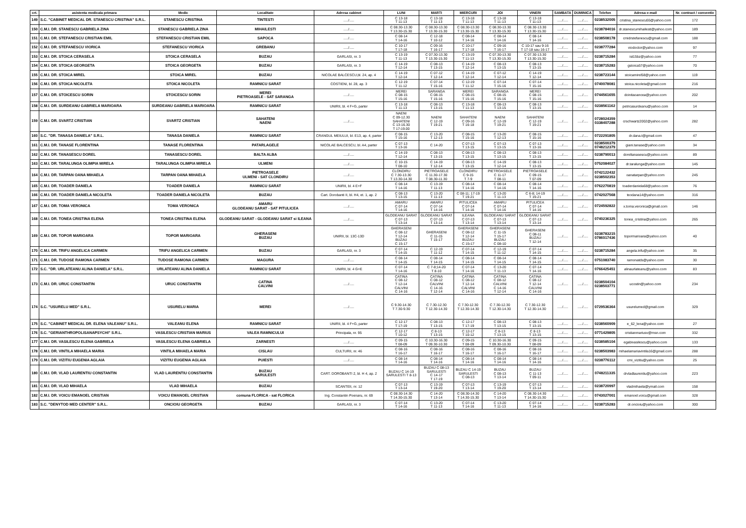| crt. | asistenta medicala primara | Medic | Localitate | Adresa cabinet | LUNI | MARTI | MIERCURI | JOI | VINERI | SAMBATA | DUMINICA | Telefon | Adresa e-mail | Nr. contract / conventie |
| --- | --- | --- | --- | --- | --- | --- | --- | --- | --- | --- | --- | --- | --- | --- |
| 149 | S.C. "CABINET MEDICAL DR. STANESCU CRISTINA" S.R.L. | STANESCU CRISTINA | TINTESTI | ...../..... | C 13-18 T 11-13 | C 13-18 T 11-13 | C 13-18 T 11-13 | C 13-18 T 11-13 | C 13-18 T 11-13 | ...../..... | ...../..... | 0238532005 | cristina_stanescu55@yahoo.com | 172 |
| 150 | C.M.I. DR. STANESCU GABRIELA ZINA | STANESCU GABRIELA ZINA | MIHAILESTI | ...../..... | C 08.30-13.30 T 13.30-15.30 | C 08.30-13.30 T 13.30-15.30 | C 08.30-13.30 T 13.30-15.30 | C 08.30-13.30 T 13.30-15.30 | C 08.30-13.30 T 13.30-15.30 | ...../..... | ...../..... | 0238784016 | dr.stanescumihailesti@yahoo.com | 189 |
| 151 | C.M.I. DR. STEFANESCU CRISTIAN EMIL | STEFANESCU CRISTIAN EMIL | SAPOCA | ...../..... | C 08-14 T 14-16 | C 12-18 T 10-12 | C 08-14 T 14-16 | C 08-14 T 14-16 | C 08-14 T 14-16 | ...../..... | ...../..... | 0238508178 | cmidrstefanescu@gmail.com | 188 |
| 152 | C.M.I. DR. STEFANESCU VIORICA | STEFANESCU VIORICA | GREBANU | ...../..... | C 10-17 T 17-18 | C 09-16 T 16-17 | C 10-17 T 17-18 | C 09-16 T 16-17 | C 10-17 sau 9-16 T 17-18 sau 16-17 | ...../..... | ...../..... | 0238777284 | viodoctor@yahoo.com | 97 |
| 153 | C.M.I. DR. STOICA CERASELA | STOICA CERASELA | BUZAU | GARLASI, nr. 3 | C 13-19 T 11-13 | C 07.30-13.30 T 13.30-15.30 | C 13-19 T 11-13 | C 07.30-13.30 T 13.30-15.30 | C 07.30-13.30 T 13.30-15.30 | ...../..... | ...../..... | 0238715284 | ist15bz@yahoo.com | 77 |
| 154 | C.M.I. DR. STOICA GEORGETA | STOICA GEORGETA | BUZAU | GARLASI, nr. 3 | C 14-19 T 12-14 | C 08-13 T 13-15 | C 14-19 T 12-14 | C 08-13 T 13-15 | C 08-13 T 13-15 | ...../..... | ...../..... | 0238715283 | gstoica57@yahoo.com | 70 |
| 155 | C.M.I. DR. STOICA MIREL | STOICA MIREL | BUZAU | NICOLAE BALCESCU,bl. 24, ap. 4 | C 14-19 T 12-14 | C 07-12 T 12-14 | C 14-19 T 12-14 | C 07-12 T 12-14 | C 14-19 T 12-14 | ...../..... | ...../..... | 0238723144 | stoicamirel58@yahoo.com | 119 |
| 156 | C.M.I. DR. STOICA NICOLETA | STOICA NICOLETA | RAMNICU SARAT | COSTIENI, bl. 28, ap. 3 | C 12-19 T 11-12 | C 07-14 T 15-16 | C 12-19 T 11-12 | C 07-14 T 15-16 | C 07-14 T 15-16 | ...../..... | ...../..... | 0740078081 | stoica.nicoleta@gmail.com | 216 |
| 157 | C.M.I. DR. STOICESCU SORIN | STOICESCU SORIN | MEREI PIETROASELE - SAT SARANGA | ...../..... | MEREI C 08-15 T 15-16 | SARANGA C 08-15 T 15-16 | MEREI C 08-15 T 15-16 | SARANGA C 08-15 T 15-16 | MEREI C 08-15 T 15-16 | ...../..... | ...../..... | 0744561655 | doinitaoancea@yahoo.com | 202 |
| 158 | C.M.I. DR. SURDEANU GABRIELA MARIOARA | SURDEANU GABRIELA MARIOARA | RAMNICU SARAT | UNIRII, bl. 4 F+G, parter | C 13-18 T 11-13 | C 08-13 T 13-15 | C 13-18 T 11-13 | C 08-13 T 13-15 | C 08-13 T 13-15 | ...../..... | ...../..... | 0238561162 | petricasurdeanu@yahoo.com | 14 |
| 159 | C.M.I. DR. SVARTZ CRISTIAN | SVARTZ CRISTIAN | SAHATENI NAENI | ...../..... | NAENI C 09-12.30 SAHATENI C 13-16.30 T 17-19.00 | NAENI C 12-19 T 19-21 | SAHATENI C 09-16 T 16-18 | NAENI C 12-19 T 19-21 | SAHATENI C 12-19 T 19-21 | ...../..... | ...../..... | 0728024359 0338407288 | crschwartz2002@yahoo.com | 282 |
| 160 | S.C. "DR. TANASA DANIELA" S.R.L. | TANASA DANIELA | RAMNICU SARAT | CRANGUL MEIULUI, bl. E13, ap. 4, parter | C 08-15 T 15-16 | C 13-20 T 12-13 | C 08-15 T 15-16 | C 13-20 T 12-13 | C 08-15 T 15-16 | ...../..... | ...../..... | 0722291805 | dr.dana.t@gmail.com | 47 |
| 161 | C.M.I. DR. TANASE FLORENTINA | TANASE FLORENTINA | PATARLAGELE | NICOLAE BALCESCU, bl. A4, parter | C 07-13 T 13-16 | C 14-20 | C 07-13 T 13-15 | C 07-13 T 13-15 | C 07-13 T 13-16 | ...../..... | ...../..... | 0238500379 0748212379 | giani.tanase@yahoo.com | 34 |
| 162 | C.M.I. DR. TANASESCU DOREL | TANASESCU DOREL | BALTA ALBA | ...../..... | C 14-19 T 12-14 | C 08-13 T 13-15 | C 08-13 T 13-15 | C 08-13 T 13-15 | C 08-13 T 13-15 | ...../..... | ...../..... | 0238790013 | doreltanasescu@yahoo.com | 89 |
| 163 | C.M.I. DR. TARALUNGA OLIMPIA MIRELA | TARALUNGA OLIMPIA MIRELA | ULMENI | ...../..... | C 10-15 T 08-10 | C 14-19 T 12-14 | C 08-13 T 13-15 | C 14-19 T 12-14 | C 08-13 T 13-15 | ...../..... | ...../..... | 0752084027 | dr.taralunga@yahoo.com | 145 |
| 164 | C.M.I. DR. TARPAN OANA MIHAELA | TARPAN OANA MIHAELA | PIETROASELE ULMENI - SAT CLONDIRU | ...../..... | CLONDIRU C 7.30-13.30 T 13.30-14.30 | PIETROASELE C 11.30-17.30 T 08.30-11.30 | CLONDIRU C 9-15 T 7-9 | PIETROASELE C 11-17 T 08-11 | PIETROASELE C 09-15 T 07-09 | ...../..... | ...../..... | 0742122432 0238502353 | oanatarpan@yahoo.com | 245 |
| 165 | C.M.I. DR. TOADER DANIELA | TOADER DANIELA | RAMNICU SARAT | UNIRII, bl. 4 E+F | C 08-14 T 14-16 | C 13-19 T 11-13 | C 08-14 T 14-16 | C 08-14 T 14-16 | C 08-14 T 14-16 | ...../..... | ...../..... | 0762270819 | toaderdaniela68@yahoo.com | 76 |
| 166 | C.M.I. DR. TOADER DANIELA NICOLETA | TOADER DANIELA NICOLETA | BUZAU | Cart. Dorobanti II, bl. H4, et. 1, ap. 2 | C 08-13 T 13-15 | C 13-20 T 11-13 | C 08-11; 17-19 T 19-21 | C 13-20 T 11-13 | C 6-8; 14-19 T 19-21 | ...../..... | ...../..... | 0742027568 | teodana14@yahoo.com | 316 |
| 167 | C.M.I. DR. TOMA VERONICA | TOMA VERONICA | AMARU GLODEANU SARAT - SAT PITULICEA | ...../..... | AMARU C 07-14 T 14-16 | AMARU C 07-14 T 14-16 | PITULICEA C 07-14 T 14-16 | AMARU C 07-14 T 14-16 | PITULICEA C 07-14 T 14-16 | ...../..... | ...../..... | 0724592822 | x.toma.veronica@gmail.com | 146 |
| 168 | C.M.I. DR. TONEA CRISTINA ELENA | TONEA CRISTINA ELENA | GLODEANU SARAT - GLODEANU SARAT si ILEANA | ...../..... | GLODEANU SARAT C 07-13 T 13-14 | GLODEANU SARAT C 07-13 T 13-14 | ILEANA C 07-13 T 13-14 | GLODEANU SARAT C 07-13 T 13-14 | GLODEANU SARAT C 07-13 T 13-14 | ...../..... | ...../..... | 0740236325 | tonea_cristina@yahoo.com | 265 |
| 169 | C.M.I. DR. TOPOR MARIOARA | TOPOR MARIOARA | GHERASENI BUZAU | UNIRII, bl. 13C-13D | GHERASENI C 08-12 T 12-14 BUZAU C 15-17 | GHERASENI C 11-15 T 15-17 | GHERASENI C 08-12 T 12-14 BUZAU C 15-17 | GHERASENI C 11-15 T 15-17 BUZAU C 08-10 | GHERASENI C 08-11 BUZAU T 12-14 | ...../..... | ...../..... | 0238783215 0786017436 | topormarioara@yahoo.com | 40 |
| 170 | C.M.I. DR. TRIFU ANGELICA CARMEN | TRIFU ANGELICA CARMEN | BUZAU | GARLASI, nr. 3 | C 07-14 T 14-15 | C 12-19 T 11-12 | C 07-14 T 14-15 | C 12-19 T 11-12 | C 07-14 T 14-15 | ...../..... | ...../..... | 0238715284 | angela.trifu@yahoo.com | 35 |
| 171 | C.M.I. DR. TUDOSE RAMONA CARMEN | TUDOSE RAMONA CARMEN | MAGURA | ...../..... | C 08-14 T 14-15 | C 08-14 T 14-15 | C 08-14 T 14-15 | C 08-14 T 14-15 | C 08-14 T 14-15 | ...../..... | ...../..... | 0751083740 | ramonatds@yahoo.com | 30 |
| 172 | S.C. "DR. URLATEANU ALINA DANIELA" S.R.L. | URLATEANU ALINA DANIELA | RAMNICU SARAT | UNIRII, bl. 4 G+E | C 07-14 T 14-16 | C 7-8;14-20 T 8-10 | C 07-14 T 14-16 | C 13-20 T 11-13 | C 07-14 T 14-16 | ...../..... | ...../..... | 0766425451 | alinaurlateanu@yahoo.com | 83 |
| 173 | C.M.I. DR. URUC CONSTANTIN | URUC CONSTANTIN | CATINA CALVINI | ...../..... | CATINA C 08-12 T 12-14 CALVINI C 14-16 | CATINA C 08-12 CALVINI C 14-16 T 12-14 | CATINA C 08-12 T 12-14 CALVINI C 14-16 | CATINA C 08-12 CALVINI C 14-16 T 12-14 | CATINA C 08-12 T 12-14 CALVINI C 14-16 | ...../..... | ...../..... | 0238504104 0238503771 | ucostin@yahoo.com | 234 |
| 174 | S.C. "USURELU MED" S.R.L. | USURELU MARIA | MEREI | ...../..... | C 9.30-14.30 T 7.30-9.30 | C 7.30-12.30 T 12.30-14.30 | C 7.30-12.30 T 12.30-14.30 | C 7.30-12.30 T 12.30-14.30 | C 7.30-12.30 T 12.30-14.30 | ...../..... | ...../..... | 0729536364 | usurelumed@gmail.com | 329 |
| 175 | S.C. "CABINET MEDICAL DR. ELENA VALEANU" S.R.L. | VALEANU ELENA | RAMNICU SARAT | UNIRII, bl. 4 F+G, parter | C 12-17 T 17-19 | C 08-13 T 13-15 | C 12-17 T 17-19 | C 08-13 T 13-15 | C 08-13 T 13-15 | ...../..... | ...../..... | 0238560909 | e_62_lena@yahoo.com | 27 |
| 176 | S.C. "GERIANTHROPOLISANAPSYCHI" S.R.L. | VASILESCU CRISTIAN MARIUS | VALEA RAMNICULUI | Principala, nr. 95 | C 12-17 T 10-12 | C 8-13 T 13-15 | C 12-17 T 10-12 | C 8-13 T 13-15 | C 8-13 T 13-15 | ...../..... | ...../..... | 0771429805 | cristianmariusv@msn.com | 332 |
| 177 | C.M.I. DR. VASILESCU ELENA GABRIELA | VASILESCU ELENA GABRIELA | ZARNESTI | ...../..... | C 09-15 T 08-09 | C 10.30-16.30 T 09.30-10.30 | C 09-15 T 08-09 | C 10.30-16.30 T 09.30-10.30 | C 09-15 T 08-09 | ...../..... | ...../..... | 0238585104 | egabivasilescu@yahoo.com | 133 |
| 178 | C.M.I. DR. VINTILA MIHAELA MARIA | VINTILA MIHAELA MARIA | CISLAU | CULTURII, nr. 46 | C 08-16 T 16-17 | C 08-16 T 16-17 | C 08-16 T 16-17 | C 08-16 T 16-17 | C 08-16 T 16-17 | ...../..... | ...../..... | 0238503983 | mihaelamariavintila16@gmail.com | 288 |
| 179 | C.M.I. DR. VIZITIU EUGENIA AGLAIA | VIZITIU EUGENIA AGLAIA | PUIESTI | ...../..... | C 08-14 T 14-16 | C 08-14 T 14-16 | C 08-14 T 14-16 | C 08-14 T 14-16 | C 08-14 T 14-16 | ...../..... | ...../..... | 0238776112 | cmi_vizitiu@yahoo.com | 25 |
| 180 | C.M.I. DR. VLAD LAURENTIU CONSTANTIN | VLAD LAURENTIU CONSTANTIN | BUZAU SARULESTI | CART. DOROBANTI 2, bl. H 4, ap. 2 | BUZAU C 14-19 SARULESTI T 8-13 | BUZAU C 08-13 SARULESTI C 14-17 T 17-19 | BUZAU C 14-19 SARULESTI C 08-13 | BUZAU C 08-13 T 13-14 | BUZAU C 11-13 T 09-11 | ...../..... | ...../..... | 0748211335 | drvladlaurentiu@yahoo.com | 223 |
| 181 | C.M.I. DR. VLAD MIHAELA | VLAD MIHAELA | BUZAU | SCANTEII, nr. 12 | C 07-13 T 13-14 | C 13-19 T 19-20 | C 07-13 T 13-14 | C 13-19 T 19-20 | C 07-13 T 13-14 | ...../..... | ...../..... | 0238720997 | vladmihaela@ymail.com | 158 |
| 182 | C.M.I. DR. VOICU EMANOEL CRISTIAN | VOICU EMANOEL CRISTIAN | comuna FLORICA - sat FLORICA | Ing. Constantin Poenaru, nr. 69 | C 08.30-14.30 T 14.30-15.30 | C 14-20 T 13-14 | C 08.30-14.30 T 14.30-15.30 | C 14-20 T 13-14 | C 08.30-14.30 T 14.30-15.30 | ...../..... | ...../..... | 0743027001 | emanoel.voicu@gmail.com | 328 |
| 183 | S.C. "DENYTOD MED CENTER" S.R.L. | ONCIOIU GEORGETA | BUZAU | GARLASI, nr. 3 | C 07-14 T 14-16 | C 13-20 T 11-13 | C 07-14 T 14-16 | C 13-20 T 11-13 | C 07-14 T 14-16 | ...../..... | ...../..... | 0238715283 | dr.oncioiu@yahoo.com | 300 |